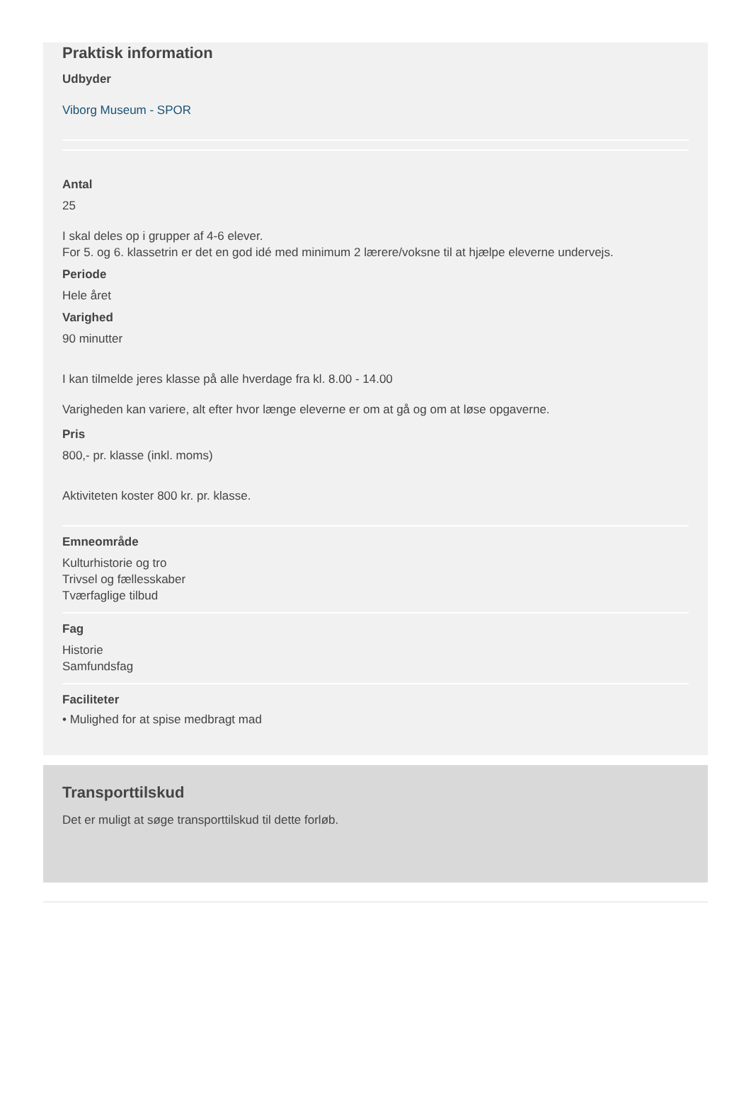Praktisk information
Udbyder
Viborg Museum - SPOR
Antal
25
I skal deles op i grupper af 4-6 elever.
For 5. og 6. klassetrin er det en god idé med minimum 2 lærere/voksne til at hjælpe eleverne undervejs.
Periode
Hele året
Varighed
90 minutter
I kan tilmelde jeres klasse på alle hverdage fra kl. 8.00 - 14.00
Varigheden kan variere, alt efter hvor længe eleverne er om at gå og om at løse opgaverne.
Pris
800,- pr. klasse (inkl. moms)
Aktiviteten koster 800 kr. pr. klasse.
Emneområde
Kulturhistorie og tro
Trivsel og fællesskaber
Tværfaglige tilbud
Fag
Historie
Samfundsfag
Faciliteter
• Mulighed for at spise medbragt mad
Transporttilskud
Det er muligt at søge transporttilskud til dette forløb.